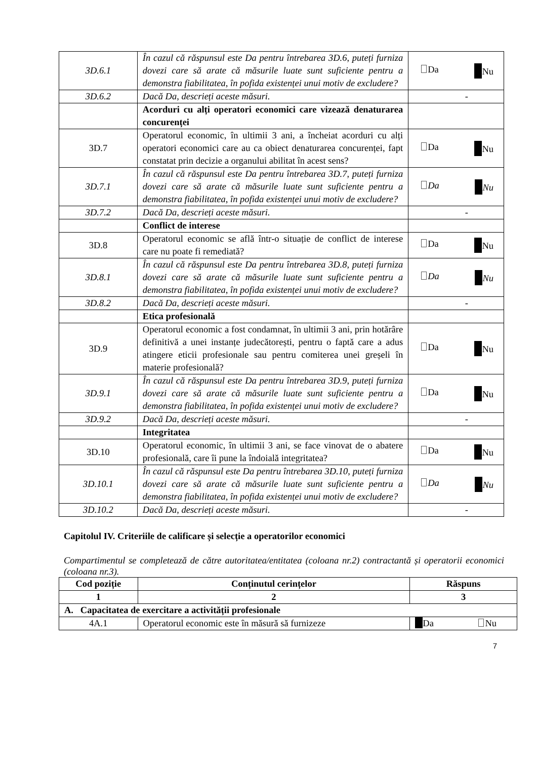| 3D.6.1 | În cazul că răspunsul este Da pentru întrebarea 3D.6, puteți furniza dovezi care să arate că măsurile luate sunt suficiente pentru a demonstra fiabilitatea, în pofida existenței unui motiv de excludere? | Da Nu |
| 3D.6.2 | Dacă Da, descrieți aceste măsuri. | - |
| | Acorduri cu alți operatori economici care vizează denaturarea concurenței | |
| 3D.7 | Operatorul economic, în ultimii 3 ani, a încheiat acorduri cu alți operatori economici care au ca obiect denaturarea concurenței, fapt constatat prin decizie a organului abilitat în acest sens? | Da Nu |
| 3D.7.1 | În cazul că răspunsul este Da pentru întrebarea 3D.7, puteți furniza dovezi care să arate că măsurile luate sunt suficiente pentru a demonstra fiabilitatea, în pofida existenței unui motiv de excludere? | Da Nu |
| 3D.7.2 | Dacă Da, descrieți aceste măsuri. | - |
| | Conflict de interese | |
| 3D.8 | Operatorul economic se află într-o situație de conflict de interese care nu poate fi remediată? | Da Nu |
| 3D.8.1 | În cazul că răspunsul este Da pentru întrebarea 3D.8, puteți furniza dovezi care să arate că măsurile luate sunt suficiente pentru a demonstra fiabilitatea, în pofida existenței unui motiv de excludere? | Da Nu |
| 3D.8.2 | Dacă Da, descrieți aceste măsuri. | - |
| | Etica profesională | |
| 3D.9 | Operatorul economic a fost condamnat, în ultimii 3 ani, prin hotărâre definitivă a unei instanțe judecătorești, pentru o faptă care a adus atingere eticii profesionale sau pentru comiterea unei greșeli în materie profesională? | Da Nu |
| 3D.9.1 | În cazul că răspunsul este Da pentru întrebarea 3D.9, puteți furniza dovezi care să arate că măsurile luate sunt suficiente pentru a demonstra fiabilitatea, în pofida existenței unui motiv de excludere? | Da Nu |
| 3D.9.2 | Dacă Da, descrieți aceste măsuri. | - |
| | Integritatea | |
| 3D.10 | Operatorul economic, în ultimii 3 ani, se face vinovat de o abatere profesională, care îi pune la îndoială integritatea? | Da Nu |
| 3D.10.1 | În cazul că răspunsul este Da pentru întrebarea 3D.10, puteți furniza dovezi care să arate că măsurile luate sunt suficiente pentru a demonstra fiabilitatea, în pofida existenței unui motiv de excludere? | Da Nu |
| 3D.10.2 | Dacă Da, descrieți aceste măsuri. | - |
Capitolul IV. Criteriile de calificare și selecție a operatorilor economici
Compartimentul se completează de către autoritatea/entitatea (coloana nr.2) contractantă și operatorii economici (coloana nr.3).
| Cod poziție | Conținutul cerințelor | Răspuns |
| --- | --- | --- |
| 1 | 2 | 3 |
| A. Capacitatea de exercitare a activității profesionale | | |
| 4A.1 | Operatorul economic este în măsură să furnizeze | Da Nu |
7